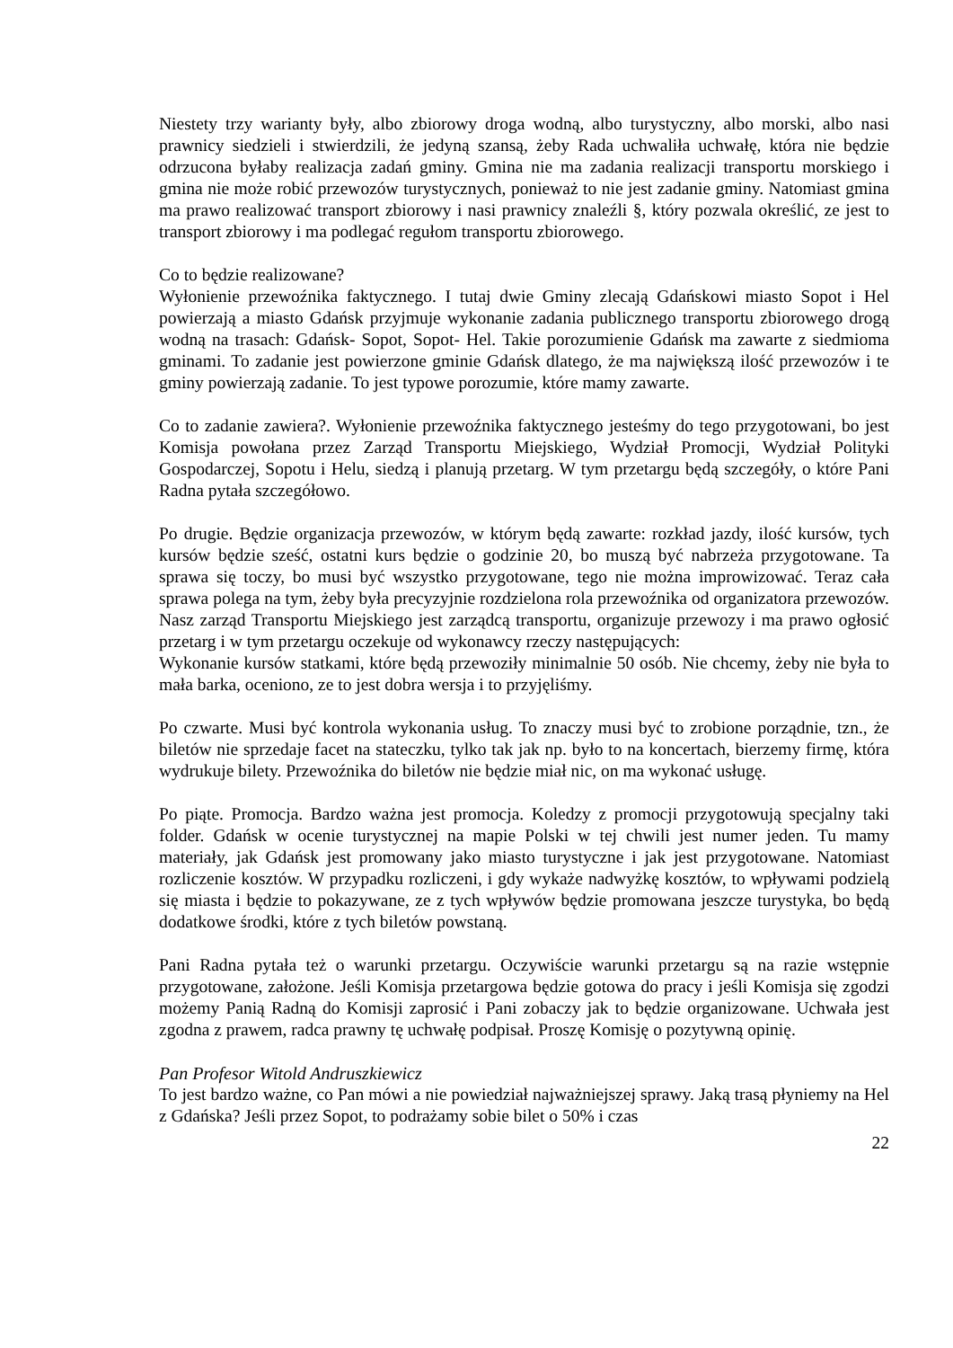Niestety trzy warianty były, albo zbiorowy droga wodną, albo turystyczny, albo morski, albo nasi prawnicy siedzieli i stwierdzili, że jedyną szansą, żeby Rada uchwaliła uchwałę, która nie będzie odrzucona byłaby realizacja zadań gminy. Gmina nie ma zadania realizacji transportu morskiego i gmina nie może robić przewozów turystycznych, ponieważ to nie jest zadanie gminy. Natomiast gmina ma prawo realizować transport zbiorowy i nasi prawnicy znaleźli §, który pozwala określić, ze jest to transport zbiorowy i ma podlegać regułom transportu zbiorowego.
Co to będzie realizowane?
Wyłonienie przewoźnika faktycznego. I tutaj dwie Gminy zlecają Gdańskowi miasto Sopot i Hel powierzają a miasto Gdańsk przyjmuje wykonanie zadania publicznego transportu zbiorowego drogą wodną na trasach: Gdańsk- Sopot, Sopot- Hel. Takie porozumienie Gdańsk ma zawarte z siedmioma gminami. To zadanie jest powierzone gminie Gdańsk dlatego, że ma największą ilość przewozów i te gminy powierzają zadanie. To jest typowe porozumie, które mamy zawarte.
Co to zadanie zawiera?. Wyłonienie przewoźnika faktycznego jesteśmy do tego przygotowani, bo jest Komisja powołana przez Zarząd Transportu Miejskiego, Wydział Promocji, Wydział Polityki Gospodarczej, Sopotu i Helu, siedzą i planują przetarg. W tym przetargu będą szczegóły, o które Pani Radna pytała szczegółowo.
Po drugie. Będzie organizacja przewozów, w którym będą zawarte: rozkład jazdy, ilość kursów, tych kursów będzie sześć, ostatni kurs będzie o godzinie 20, bo muszą być nabrzeża przygotowane. Ta sprawa się toczy, bo musi być wszystko przygotowane, tego nie można improwizować. Teraz cała sprawa polega na tym, żeby była precyzyjnie rozdzielona rola przewoźnika od organizatora przewozów. Nasz zarząd Transportu Miejskiego jest zarządcą transportu, organizuje przewozy i ma prawo ogłosić przetarg i w tym przetargu oczekuje od wykonawcy rzeczy następujących:
Wykonanie kursów statkami, które będą przewoziły minimalnie 50 osób. Nie chcemy, żeby nie była to mała barka, oceniono, ze to jest dobra wersja i to przyjęliśmy.
Po czwarte. Musi być kontrola wykonania usług. To znaczy musi być to zrobione porządnie, tzn., że biletów nie sprzedaje facet na stateczku, tylko tak jak np. było to na koncertach, bierzemy firmę, która wydrukuje bilety. Przewoźnika do biletów nie będzie miał nic, on ma wykonać usługę.
Po piąte. Promocja. Bardzo ważna jest promocja. Koledzy z promocji przygotowują specjalny taki folder. Gdańsk w ocenie turystycznej na mapie Polski w tej chwili jest numer jeden. Tu mamy materiały, jak Gdańsk jest promowany jako miasto turystyczne i jak jest przygotowane. Natomiast rozliczenie kosztów. W przypadku rozliczeni, i gdy wykaże nadwyżkę kosztów, to wpływami podzielą się miasta i będzie to pokazywane, ze z tych wpływów będzie promowana jeszcze turystyka, bo będą dodatkowe środki, które z tych biletów powstaną.
Pani Radna pytała też o warunki przetargu. Oczywiście warunki przetargu są na razie wstępnie przygotowane, założone. Jeśli Komisja przetargowa będzie gotowa do pracy i jeśli Komisja się zgodzi możemy Panią Radną do Komisji zaprosić i Pani zobaczy jak to będzie organizowane. Uchwała jest zgodna z prawem, radca prawny tę uchwałę podpisał. Proszę Komisję o pozytywną opinię.
Pan Profesor Witold Andruszkiewicz
To jest bardzo ważne, co Pan mówi a nie powiedział najważniejszej sprawy. Jaką trasą płyniemy na Hel z Gdańska? Jeśli przez Sopot, to podrażamy sobie bilet o 50% i czas
22